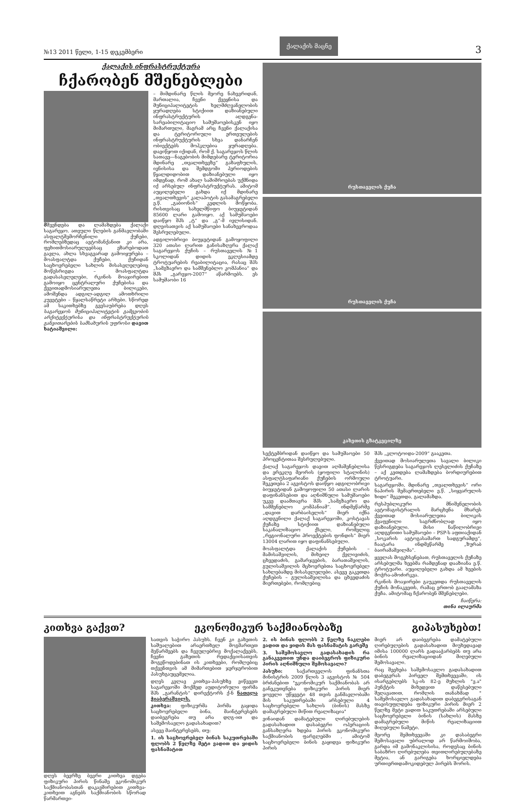№13 2011 წელი, 1-15 დეკემბერი ქალაქის მაცნე 3
ქალაქის ინფრასტრუქტურა
ჩქარობენ მშენებლები
მშვენდება და ლამაზდება ქალაქი საგარეჯო. ათეული წლების განმავლობაში ასფალტშემორჩენილი ქუჩები, რომლებზედაც ავტომანქანით კი არა, ფეხითმოსიარულეებსაც ეზარებოდათ გავლა, ახლა სხვაგვარად გამოიყურება – მოასფალტდა ქუჩები, ქუჩიდან საცხოვრებელი სახლის მისასვლელებიც მოწესრიგდა – მოასფალტდა გადასასვლელები, რკინის მოაჯირებით გამოიყო ცენტრალური ქუჩებისა და ქვეითადმოსიარულეთა ბილიკები, ამოშენდა ადგილ-ადგილ ამოთხრილი კუვეტები – წყალსაწრეტი არხები. სწორედ ამ საკითხებზე გვესაუბრება დღეს საგარეჯოს მუნიციპალიტეტის გამგეობის არქიტექტურისა და ინფრასტრუქტურის განვითარების სამსახურის უფროსი დავით ხატიაშვილი:
– მიმდინარე წლის მეორე ნახევრიდან, მართალია, ჩვენი ქვეყნისა და მუნიციპალიტეტის ხელმძღვანელობის ყურადღება სტიქიით დაზიანებული ინფრასტრუქტურის აღდგენა-სარეაბილიტაციო სამუშაოებისკენ იყო მიმართული, მაგრამ არც ჩვენი ქალაქისა და ტერიტორიული ერთეულების ინფრასტრუქტურის სხვა დანარჩენ ობიექტებს მოჰკლებია ყურადღება. დავიწყოთ იქიდან, რომ ქ. საგარეჯოს წლის სათავე—ნაგებობის მიმდებარე ტერიტორია მდინარე „თვალთხევზე“ გაზაფხულის, ივნისისა და შემდგომი პერიოდების წყალდიდობით დაზიანებული იყო იმდენად, რომ ახალ საშიშროებას უქმნიდა იქ არსებულ ინფრასტრუქტურას. ამიტომ აუცილებელი გახდა იქ მდინარე „თვალთხევის“ კალაპოტის გასამაგრებელი ე.წ. „გაბიონის“ კედლის მოწყობა, რისთვისაც სახელმწიფო ბიუჯეტიდან 85600 ლარი გამოიყო. აქ სამუშაოები დაიწყო შპს „ტ“ და „გ“-მ ივლისიდან. დღეისათვის აქ სამუშაოები სანახევროდაა შესრულებული.
ადგილობრივი ბიუჯეტიდან გამოყოფილი 320 ათასი ლარით განისაზღვრა ქალაქ საგარეჯოს ქუჩის – რუსთაველის №1 სკოლიდან დიდის ეკლესიამდე ტროტუარების რეაბილიტაცია, რასაც შპს „სამგზავრო და სამშენებლო კომპანია“ და შპს „გარეჯო-2007“ აწარმოებს. ეს სამუშაობი 16
რუსთაველის ქუჩა
რუსთაველის ქუჩა
კახეთის გზატკეცილზე
სექტემბრიდან დაიწყო და სამუშაოები 50 პროცენტითაა შესრულებული.
ქალაქ საგარეჯოს დავით აღმაშენებლისა და ერეკლე მეორის (ყოფილი სტალინის) ასფალტსაფარიანი ქუჩების ორმოული შეკეთება 2 აგვისტოს დაიწყო ადგილობრივი ბიუჯეტიდან გამოყოფილი 50 ათასი ლარის დაფინანსებით და აღნიშნული სამუშაოები უკვე დაამთავრა შპს „სამგზავრო და სამშენებლო კომპანიამ“. ინდმეწარმე „დავით დარბაისელის“ მიერ იქნა აღდგენილი ქალაქ საგარეჯოში, კოსტავას ქუჩაზე სტიქიით დაზიანებული საკანალიზაციო ქსელი, რომელიც „რეგიონალური პროექტების ფონდის“ მიერ 13004 ლარით იყო დაფინანსებული.
მოასფალტდა ქალაქის ქუჩების – მამისაშვილის, მიხეილ ქვლივიძის, ცხვედაძის, გამარჯვების, ბარათაშვილის, გულისაშვილის მცხოვრებთა საცხოვრებელ სახლებამდე მისასვლელები. ასევე გაკეთდა ქუჩების – გულისაშვილისა და ცხვედაძის მიერთებები, რომლებიც
შპს „კლოტოიდა-2009“ გააკეთა.
ქვეითად მოსიარულეთა სავალი ბილიკი წესრიგდება საგარეჯოს ლესელიძის ქუჩაზე – აქ კეთდება ლამაზდება ბორდიურებით ტროტუარი.
საგარეჯოში, მდინარე „თვალთხევის“ ორი ნაპირის შემაერთებელი ე.წ. „სიყვარულის ხიდი“ შეკეთდა, გალამაზდა.
რესპუბლიკური მნიშვნელობის ავტომაგისტრალის მარცხენა მხარეს ქვეითად მოსიარულეთა ბილიკის ქვაფენილი საგრძნობლად იყო დაზიანებული. მისი ნაწილობრივი აღდგენითი სამუშაოები – PSP-ს აფთიაქიდან „სოკარის ავტოგასამართ სადგურამდე“, ჩაატარა ინდმეწარმე „ზურაბ ბაირამაშვილმა“.
ყველას მოგეხსენებათ, რუსთაველის ქუჩაზე არსებულმა ხეებმა რამდენად დააზიანა ე.წ. ტროტუარი. აუცილებელი გახდა ამ ხეების მოჭრა-ამოძირკვა.
რკინის მოაჯირები გაუკეთდა რუსთაველის ქუჩის მონაკვეთს, რამაც ერთობ გაალამაზა ქუჩა. ამიტომაც ჩქარობენ მშენებლები.
ჩაიწერა:
თინა ილაურმა
კითხვა გაქვთ? ეკონომიკურ საქმიანობაზე გიპასუხებთ!
დღეს ბევრზე ბევრი კითხვა დგება ფიზიკური პირის წინაშე ეკონომიკურ საქმიანობასთან დაკავშირებით კითხვა-კითხვით აგნებს საქმიანობის სწორად წარმართვი-
სათვის საჭირო პასუხს. ჩვენ კი გაზეთის საშუალებით არაერთხელ მოგმართეთ მეწარმეებს და ჩვეულებრივ მოქალაქეებს, ჩვენი გაზეთის რედაქციისათვის მოგეწოდებინათ ის კითხვები, რომლებიც თქვენთვის ამ მიმართებით ჯერჯერობით პასუხგაუცემელია.
დღეს კვლავ კითხვა-პასუხზე ვიწვევთ საგარეჯოში მოქმედ აუდიტორული ფირმა შპს „გარანტის“ დირექტორს ქ-ნ ნათელა ჭიაბერაშვილს.
კითხვა: ფიზიკურმა პირმა გაყიდა საცხოვრებელი ბინა, მაინტერესებს დაიბეგრება თუ არა დღგ-ით და საშემოსავლო გადასახადით?
ასევე მაინტერესებს, თუ:
1. ის საცხოვრებელ ბინას საკუთრებაში ფლობს 2 წელზე მეტი ვადით და ყიდის ფასნამატით
2. ის ბინას ფლობს 2 წელზე ნაკლები ვადით და ყიდის მას ფასნამატის გარეშე
3. საშემოსავლო გადასახადის რა განაკვეთით უნდა დაიბეგროს ფიზიკური პირის აღნიშნული შემოსავალი?
პასუხი: საქართველოს ფინანსთა მინისტრის 2009 წლის 3 აგვისტოს № 504 ბრძანებით "ეკონომიკურ საქმიანობას არ განეკუთვნება ფიზიკური პირის მიერ ყოველი უწყვეტი 48 თვის განმავლობაში მის საკუთრებაში არსებული 4 საცხოვრებელი სახლის (ბინის) მასზე დამაგრებული მიწით რეალიზაცია"
ვინაიდან დამატებული ღირებულების გადასახადით დასაბეგრი ოპერაციის განსაზღვრა ხდება პირის ეკონომიკური საქმიანობის ფარგლებში , ამიტომ საცხოვრებელი ბინის გაყიდვა ფიზიკური პირის
მიერ არ დაიბეგრება დამატებული ღირებულების გადასახადით მიუხედავად იმისა 100000 ლარს გადააჭარბებს თუ არა ბინის რეალიზაციიდან მიღებული შემოსავალი.
რაც შეეხება საშემოსავლო გადასახადით დაბეგვრას პირველ შემთხვევაში, ის ისარგებლებს სკ-ის 82-ე მუხლის "ვ.ა" პუნქტის მიხედვით დაწესებული შეღავათით, რომლის თანახმად " საშემოსავლო გადასახადით დაბეგვრისაგან თავისუფლდება ფიზიკური პირის მიერ 2 წელზე მეტი ვადით საკუთრებაში არსებული საცხოვრებელი ბინის (სახლის) მასზე დამაგრებული მიწის რეალიზაციით მიღებული ნამეტი.
მეორე შემთხვევაში კი დასაბეგრი შემოსავალი უბრალოდ არ წარმოიშობა, გარდა იმ გამონაკლისისა, როდესაც ბინის საბაზრო ღირებულება თვითღირებულებაზე მეტია, ან გარიგება ხორციელდება ურთიერთდამოკიდებულ პირებს შორის.